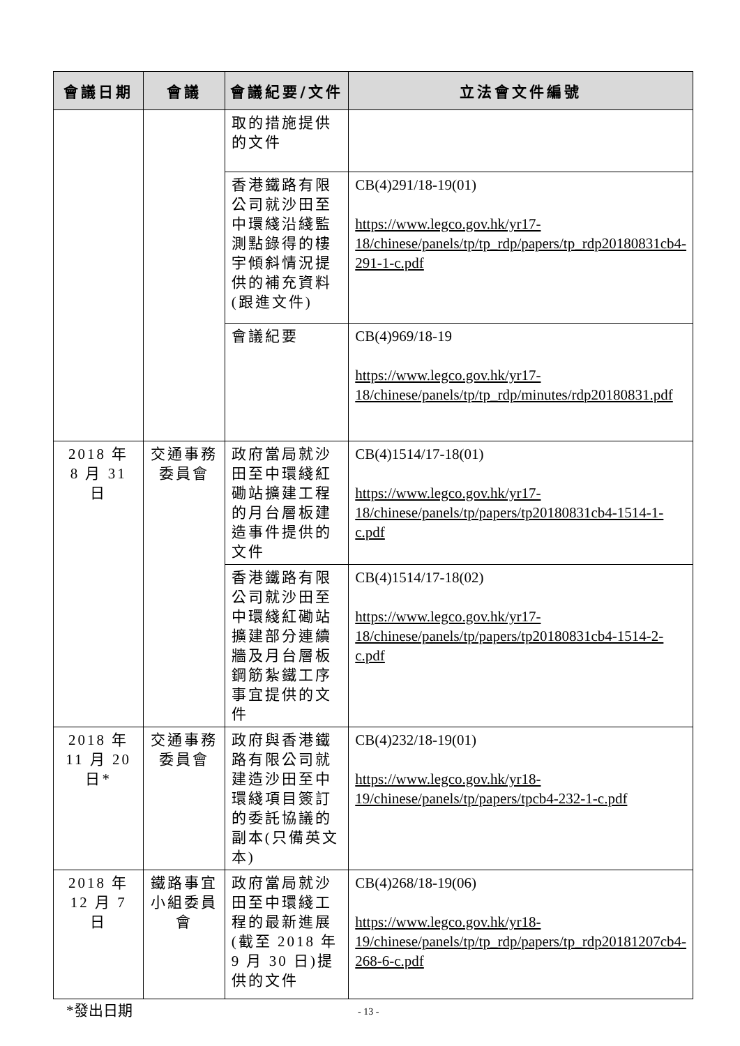| 會議日期 | 會議 | 會議紀要/文件 | 立法會文件編號 |
| --- | --- | --- | --- |
| | | 取的措施提供的文件 | |
| | | 香港鐵路有限公司就沙田至中環綫沿綫監測點錄得的樓宇傾斜情況提供的補充資料(跟進文件) | CB(4)291/18-19(01) https://www.legco.gov.hk/yr17-18/chinese/panels/tp/tp_rdp/papers/tp_rdp20180831cb4-291-1-c.pdf |
| | | 會議紀要 | CB(4)969/18-19 https://www.legco.gov.hk/yr17-18/chinese/panels/tp/tp_rdp/minutes/rdp20180831.pdf |
| 2018 年 8 月 31 日 | 交通事務 委員會 | 政府當局就沙田至中環綫紅磡站擴建工程的月台層板建造事件提供的文件 | CB(4)1514/17-18(01) https://www.legco.gov.hk/yr17-18/chinese/panels/tp/papers/tp20180831cb4-1514-1-c.pdf |
| | | 香港鐵路有限公司就沙田至中環綫紅磡站擴建部分連續牆及月台層板鋼筋紮鐵工序事宜提供的文件 | CB(4)1514/17-18(02) https://www.legco.gov.hk/yr17-18/chinese/panels/tp/papers/tp20180831cb4-1514-2-c.pdf |
| 2018 年 11 月 20 日* | 交通事務 委員會 | 政府與香港鐵路有限公司就建造沙田至中環綫項目簽訂的委託協議的副本(只備英文本) | CB(4)232/18-19(01) https://www.legco.gov.hk/yr18-19/chinese/panels/tp/papers/tpcb4-232-1-c.pdf |
| 2018 年 12 月 7 日 | 鐵路事宜 小組委員會 | 政府當局就沙田至中環綫工程的最新進展(截至 2018 年 9 月 30 日)提供的文件 | CB(4)268/18-19(06) https://www.legco.gov.hk/yr18-19/chinese/panels/tp/tp_rdp/papers/tp_rdp20181207cb4-268-6-c.pdf |
*發出日期 - 13 -